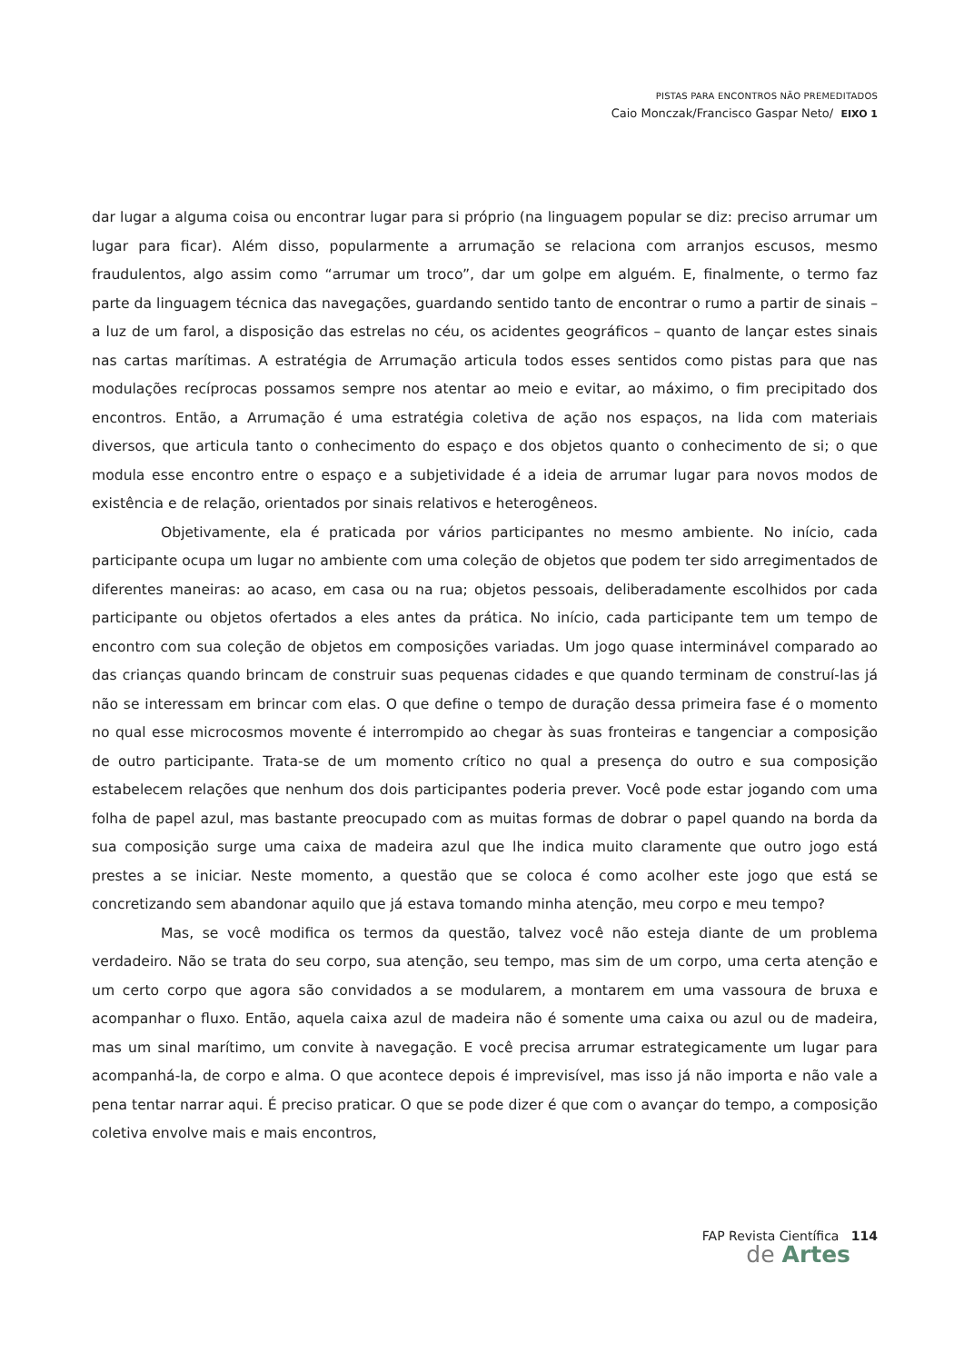PISTAS PARA ENCONTROS NÃO PREMEDITADOS
Caio Monczak/Francisco Gaspar Neto/ EIXO 1
dar lugar a alguma coisa ou encontrar lugar para si próprio (na linguagem popular se diz: preciso arrumar um lugar para ficar). Além disso, popularmente a arrumação se relaciona com arranjos escusos, mesmo fraudulentos, algo assim como “arrumar um troco”, dar um golpe em alguém. E, finalmente, o termo faz parte da linguagem técnica das navegações, guardando sentido tanto de encontrar o rumo a partir de sinais – a luz de um farol, a disposição das estrelas no céu, os acidentes geográficos – quanto de lançar estes sinais nas cartas marítimas. A estratégia de Arrumação articula todos esses sentidos como pistas para que nas modulações recíprocas possamos sempre nos atentar ao meio e evitar, ao máximo, o fim precipitado dos encontros. Então, a Arrumação é uma estratégia coletiva de ação nos espaços, na lida com materiais diversos, que articula tanto o conhecimento do espaço e dos objetos quanto o conhecimento de si; o que modula esse encontro entre o espaço e a subjetividade é a ideia de arrumar lugar para novos modos de existência e de relação, orientados por sinais relativos e heterogêneos.
Objetivamente, ela é praticada por vários participantes no mesmo ambiente. No início, cada participante ocupa um lugar no ambiente com uma coleção de objetos que podem ter sido arregimentados de diferentes maneiras: ao acaso, em casa ou na rua; objetos pessoais, deliberadamente escolhidos por cada participante ou objetos ofertados a eles antes da prática. No início, cada participante tem um tempo de encontro com sua coleção de objetos em composições variadas. Um jogo quase interminável comparado ao das crianças quando brincam de construir suas pequenas cidades e que quando terminam de construí-las já não se interessam em brincar com elas. O que define o tempo de duração dessa primeira fase é o momento no qual esse microcosmos movente é interrompido ao chegar às suas fronteiras e tangenciar a composição de outro participante. Trata-se de um momento crítico no qual a presença do outro e sua composição estabelecem relações que nenhum dos dois participantes poderia prever. Você pode estar jogando com uma folha de papel azul, mas bastante preocupado com as muitas formas de dobrar o papel quando na borda da sua composição surge uma caixa de madeira azul que lhe indica muito claramente que outro jogo está prestes a se iniciar. Neste momento, a questão que se coloca é como acolher este jogo que está se concretizando sem abandonar aquilo que já estava tomando minha atenção, meu corpo e meu tempo?
Mas, se você modifica os termos da questão, talvez você não esteja diante de um problema verdadeiro. Não se trata do seu corpo, sua atenção, seu tempo, mas sim de um corpo, uma certa atenção e um certo corpo que agora são convidados a se modularem, a montarem em uma vassoura de bruxa e acompanhar o fluxo. Então, aquela caixa azul de madeira não é somente uma caixa ou azul ou de madeira, mas um sinal marítimo, um convite à navegação. E você precisa arrumar estrategicamente um lugar para acompanhá-la, de corpo e alma. O que acontece depois é imprevisível, mas isso já não importa e não vale a pena tentar narrar aqui. É preciso praticar. O que se pode dizer é que com o avançar do tempo, a composição coletiva envolve mais e mais encontros,
FAP Revista Científica 114
de Artes